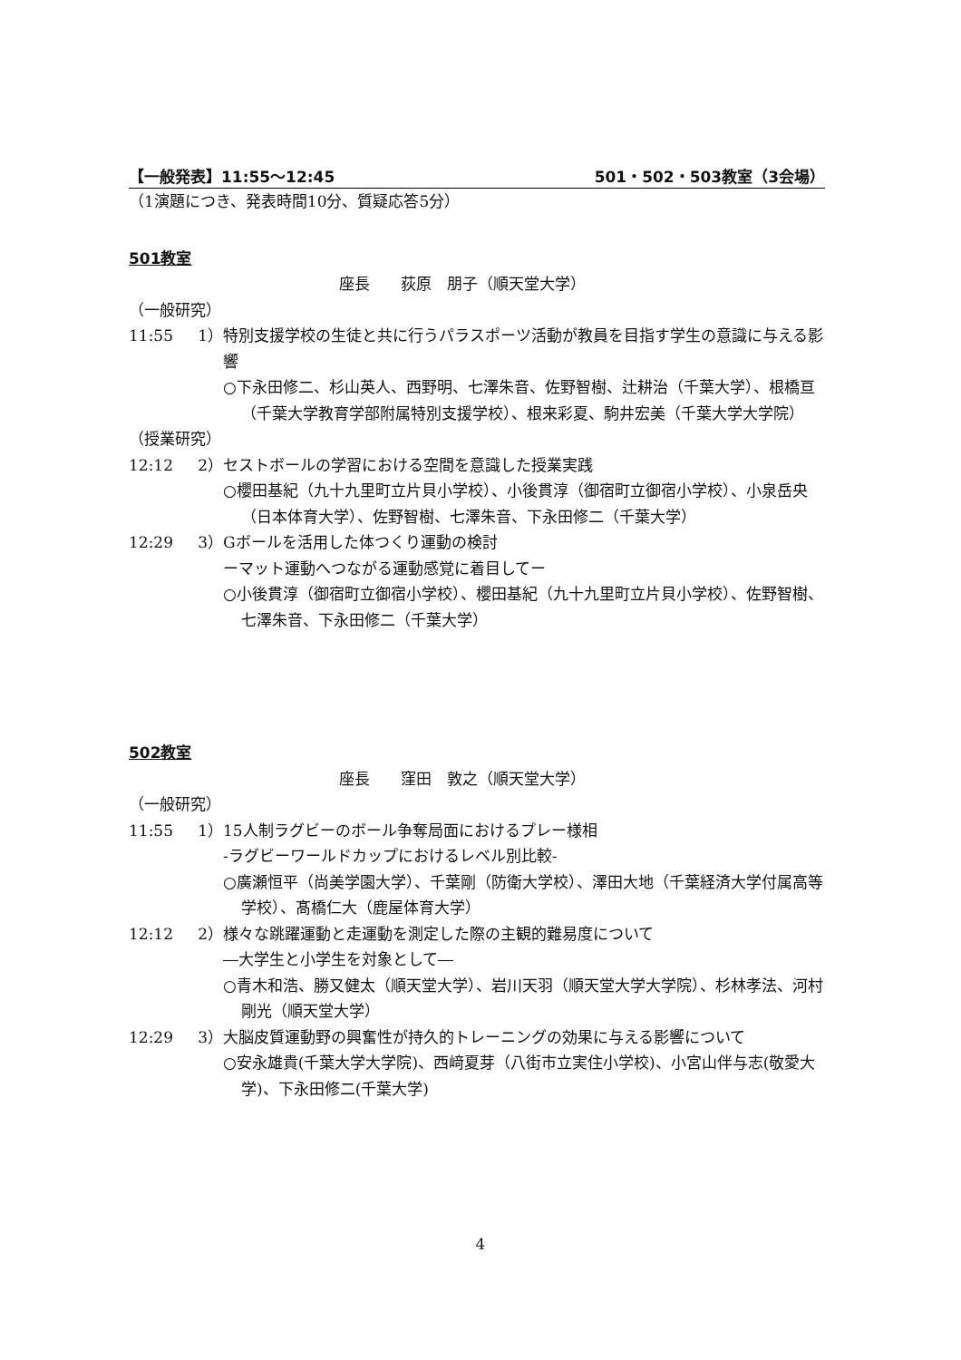【一般発表】11:55〜12:45 501・502・503教室（3会場）
（1演題につき、発表時間10分、質疑応答5分）
501教室
座長　　荻原　朋子（順天堂大学）
（一般研究）
11:55 1） 特別支援学校の生徒と共に行うパラスポーツ活動が教員を目指す学生の意識に与える影響
○下永田修二、杉山英人、西野明、七澤朱音、佐野智樹、辻耕治（千葉大学）、根橋亘（千葉大学教育学部附属特別支援学校）、根来彩夏、駒井宏美（千葉大学大学院）
（授業研究）
12:12 2） セストボールの学習における空間を意識した授業実践
○櫻田基紀（九十九里町立片貝小学校）、小後貫淳（御宿町立御宿小学校）、小泉岳央（日本体育大学）、佐野智樹、七澤朱音、下永田修二（千葉大学）
12:29 3） Gボールを活用した体つくり運動の検討
ーマット運動へつながる運動感覚に着目してー
○小後貫淳（御宿町立御宿小学校）、櫻田基紀（九十九里町立片貝小学校）、佐野智樹、七澤朱音、下永田修二（千葉大学）
502教室
座長　　窪田　敦之（順天堂大学）
（一般研究）
11:55 1） 15人制ラグビーのボール争奪局面におけるプレー様相
‐ラグビーワールドカップにおけるレベル別比較‐
○廣瀬恒平（尚美学園大学）、千葉剛（防衛大学校）、澤田大地（千葉経済大学付属高等学校）、髙橋仁大（鹿屋体育大学）
12:12 2） 様々な跳躍運動と走運動を測定した際の主観的難易度について
―大学生と小学生を対象として―
○青木和浩、勝又健太（順天堂大学）、岩川天羽（順天堂大学大学院）、杉林孝法、河村剛光（順天堂大学）
12:29 3） 大脳皮質運動野の興奮性が持久的トレーニングの効果に与える影響について
○安永雄貴(千葉大学大学院)、西﨑夏芽（八街市立実住小学校)、小宮山伴与志(敬愛大学)、下永田修二(千葉大学)
4